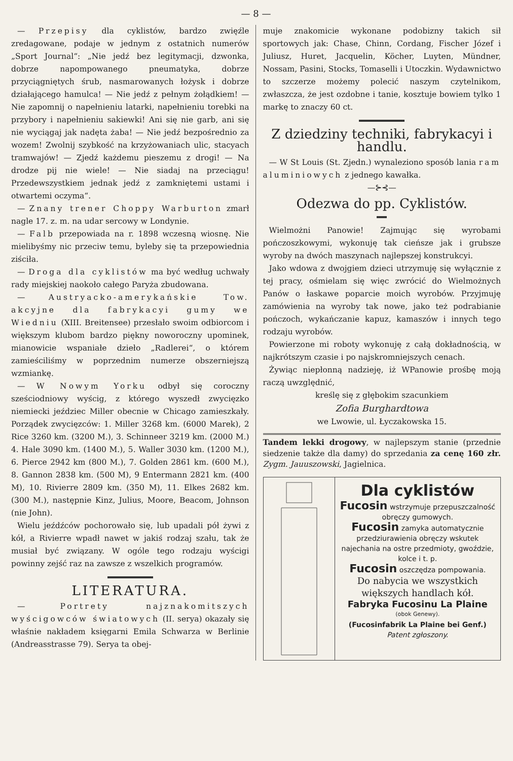— 8 —
— Przepisy dla cyklistów, bardzo zwięźle zredagowane, podaje w jednym z ostatnich numerów „Sport Journal“: „Nie jedź bez legitymacji, dzwonka, dobrze napompowanego pneumatyka, dobrze przyciągniętych śrub, nasmarowanych łożysk i dobrze działającego hamulca! — Nie jedź z pełnym żołądkiem! — Nie zapomnij o napełnieniu latarki, napełnieniu torebki na przybory i napełnieniu sakiewki! Ani się nie garb, ani się nie wyciągaj jak nadęta żaba! — Nie jedź bezpośrednio za wozem! Zwolnij szybkość na krzyżowaniach ulic, stacyach tramwajów! — Zjedź każdemu pieszemu z drogi! — Na drodze pij nie wiele! — Nie siadaj na przeciągu! Przedewszystkiem jednak jedź z zamkniętemi ustami i otwartemi oczyma“.
— Znany trener Choppy Warburton zmarł nagle 17. z. m. na udar sercowy w Londynie.
— Falb przepowiada na r. 1898 wczesną wiosnę. Nie mielibyśmy nic przeciw temu, byleby się ta przepowiednia ziściła.
— Droga dla cyklistów ma być według uchwały rady miejskiej naokoło całego Paryża zbudowana.
— Austryacko-amerykańskie Tow. akcyjne dla fabrykacyi gumy we Wiedniu (XIII. Breitensee) przesłało swoim odbiorcom i większym klubom bardzo piękny noworoczny upominek, mianowicie wspaniałe dzieło „Radlerei“, o którem zamieściliśmy w poprzednim numerze obszerniejszą wzmiankę.
— W Nowym Yorku odbył się coroczny sześciodniowy wyścig, z którego wyszedł zwycięzko niemiecki jeździec Miller obecnie w Chicago zamieszkały. Porządek zwycięzców: 1. Miller 3268 km. (6000 Marek), 2 Rice 3260 km. (3200 M.), 3. Schinneer 3219 km. (2000 M.) 4. Hale 3090 km. (1400 M.), 5. Waller 3030 km. (1200 M.), 6. Pierce 2942 km (800 M.), 7. Golden 2861 km. (600 M.), 8. Gannon 2838 km. (500 M), 9 Entermann 2821 km. (400 M), 10. Rivierre 2809 km. (350 M), 11. Elkes 2682 km. (300 M.), następnie Kinz, Julius, Moore, Beacom, Johnson (nie John).
Wielu jeźdźców pochorowało się, lub upadali pół żywi z kół, a Rivierre wpadł nawet w jakiś rodzaj szału, tak że musiał być związany. W ogóle tego rodzaju wyścigi powinny zejść raz na zawsze z wszelkich programów.
LITERATURA.
— Portrety najznakomitszych wyścigowców światowych (II. serya) okazały się właśnie nakładem księgarni Emila Schwarza w Berlinie (Andreasstrasse 79). Serya ta obej-
muje znakomicie wykonane podobizny takich sił sportowych jak: Chase, Chinn, Cordang, Fischer Józef i Juliusz, Huret, Jacquelin, Köcher, Luyten, Mündner, Nossam, Pasini, Stocks, Tomaselli i Utoczkin. Wydawnictwo to szczerze możemy polecić naszym czytelnikom, zwłaszcza, że jest ozdobne i tanie, kosztuje bowiem tylko 1 markę to znaczy 60 ct.
Z dziedziny techniki, fabrykacyi i handlu.
— W St Louis (St. Zjedn.) wynaleziono sposób lania ram aluminiowych z jednego kawałka.
—⊱⊰—
Odezwa do pp. Cyklistów.
Wielmożni Panowie! Zajmując się wyrobami pończoszkowymi, wykonuję tak cieńsze jak i grubsze wyroby na dwóch maszynach najlepszej konstrukcyi.
Jako wdowa z dwojgiem dzieci utrzymuję się wyłącznie z tej pracy, ośmielam się więc zwrócić do Wielmożnych Panów o łaskawe poparcie moich wyrobów. Przyjmuję zamówienia na wyroby tak nowe, jako też podrabianie pończoch, wykańczanie kapuz, kamaszów i innych tego rodzaju wyrobów.
Powierzone mi roboty wykonuję z całą dokładnością, w najkrótszym czasie i po najskromniejszych cenach.
Żywiąc niepłonną nadzieję, iż WPanowie prośbę moją raczą uwzględnić,
kreślę się z głębokim szacunkiem
Zofia Burghardtowa
we Lwowie, ul. Łyczakowska 15.
Tandem lekki drogowy, w najlepszym stanie (przednie siedzenie także dla damy) do sprzedania za cenę 160 złr. Zygm. Jauuszowski, Jagielnica.
Dla cyklistów
Fucosin wstrzymuje przepuszczalność obręczy gumowych.
Fucosin zamyka automatycznie przedziurawienia obręczy wskutek najechania na ostre przedmioty, gwoździe, kolce i t. p.
Fucosin oszczędza pompowania.
Do nabycia we wszystkich większych handlach kół.
Fabryka Fucosinu La Plaine
(obok Genewy).
(Fucosinfabrik La Plaine bei Genf.)
Patent zgłoszony.